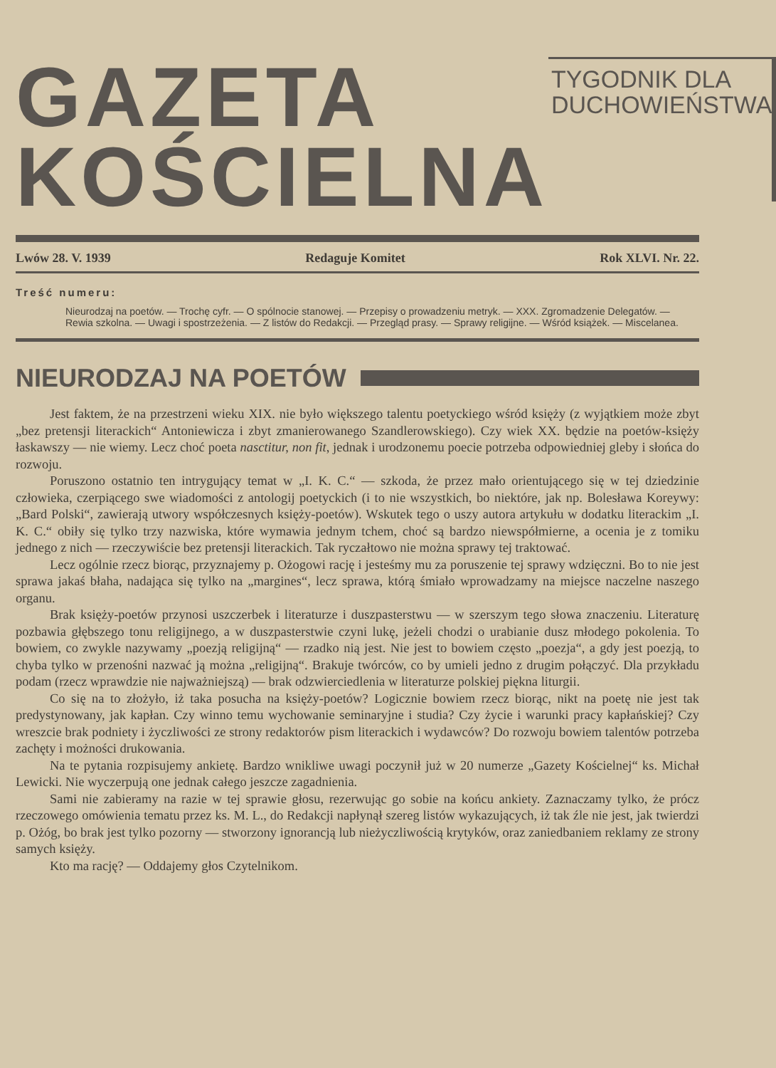GAZETA
KOŚCIELNA
TYGODNIK DLA
DUCHOWIEŃSTWA
Lwów 28. V. 1939 Redaguje Komitet Rok XLVI. Nr. 22.
Treść numeru:
Nieurodzaj na poetów. — Trochę cyfr. — O spólnocie stanowej. — Przepisy o prowadzeniu metryk. — XXX. Zgromadzenie Delegatów. — Rewia szkolna. — Uwagi i spostrzeżenia. — Z listów do Redakcji. — Przegląd prasy. — Sprawy religijne. — Wśród książek. — Miscelanea.
NIEURODZAJ NA POETÓW
Jest faktem, że na przestrzeni wieku XIX. nie było większego talentu poetyckiego wśród księży (z wyjątkiem może zbyt „bez pretensji literackich“ Antoniewicza i zbyt zmanierowanego Szandlerowskiego). Czy wiek XX. będzie na poetów-księży łaskawszy — nie wiemy. Lecz choć poeta nasctitur, non fit, jednak i urodzonemu poecie potrzeba odpowiedniej gleby i słońca do rozwoju.
Poruszono ostatnio ten intrygujący temat w „I. K. C.“ — szkoda, że przez mało orientującego się w tej dziedzinie człowieka, czerpiącego swe wiadomości z antologij poetyckich (i to nie wszystkich, bo niektóre, jak np. Bolesława Koreywy: „Bard Polski“, zawierają utwory współczesnych księży-poetów). Wskutek tego o uszy autora artykułu w dodatku literackim „I. K. C.“ obiły się tylko trzy nazwiska, które wymawia jednym tchem, choć są bardzo niewspółmierne, a ocenia je z tomiku jednego z nich — rzeczywiście bez pretensji literackich. Tak ryczałtowo nie można sprawy tej traktować.
Lecz ogólnie rzecz biorąc, przyznajemy p. Ożogowi rację i jesteśmy mu za poruszenie tej sprawy wdzięczni. Bo to nie jest sprawa jakaś błaha, nadająca się tylko na „margines“, lecz sprawa, którą śmiało wprowadzamy na miejsce naczelne naszego organu.
Brak księży-poetów przynosi uszczerbek i literaturze i duszpasterstwu — w szerszym tego słowa znaczeniu. Literaturę pozbawia głębszego tonu religijnego, a w duszpasterstwie czyni lukę, jeżeli chodzi o urabianie dusz młodego pokolenia. To bowiem, co zwykle nazywamy „poezją religijną“ — rzadko nią jest. Nie jest to bowiem często „poezja“, a gdy jest poezją, to chyba tylko w przenośni nazwać ją można „religijną“. Brakuje twórców, co by umieli jedno z drugim połączyć. Dla przykładu podam (rzecz wprawdzie nie najważniejszą) — brak odzwierciedlenia w literaturze polskiej piękna liturgii.
Co się na to złożyło, iż taka posucha na księży-poetów? Logicznie bowiem rzecz biorąc, nikt na poetę nie jest tak predystynowany, jak kapłan. Czy winno temu wychowanie seminaryjne i studia? Czy życie i warunki pracy kapłańskiej? Czy wreszcie brak podniety i życzliwości ze strony redaktorów pism literackich i wydawców? Do rozwoju bowiem talentów potrzeba zachęty i możności drukowania.
Na te pytania rozpisujemy ankietę. Bardzo wnikliwe uwagi poczynił już w 20 numerze „Gazety Kościelnej“ ks. Michał Lewicki. Nie wyczerpują one jednak całego jeszcze zagadnienia.
Sami nie zabieramy na razie w tej sprawie głosu, rezerwując go sobie na końcu ankiety. Zaznaczamy tylko, że prócz rzeczowego omówienia tematu przez ks. M. L., do Redakcji napłynął szereg listów wykazujących, iż tak źle nie jest, jak twierdzi p. Ożóg, bo brak jest tylko pozorny — stworzony ignorancją lub nieżyczliwością krytyków, oraz zaniedbaniem reklamy ze strony samych księży.
Kto ma rację? — Oddajemy głos Czytelnikom.